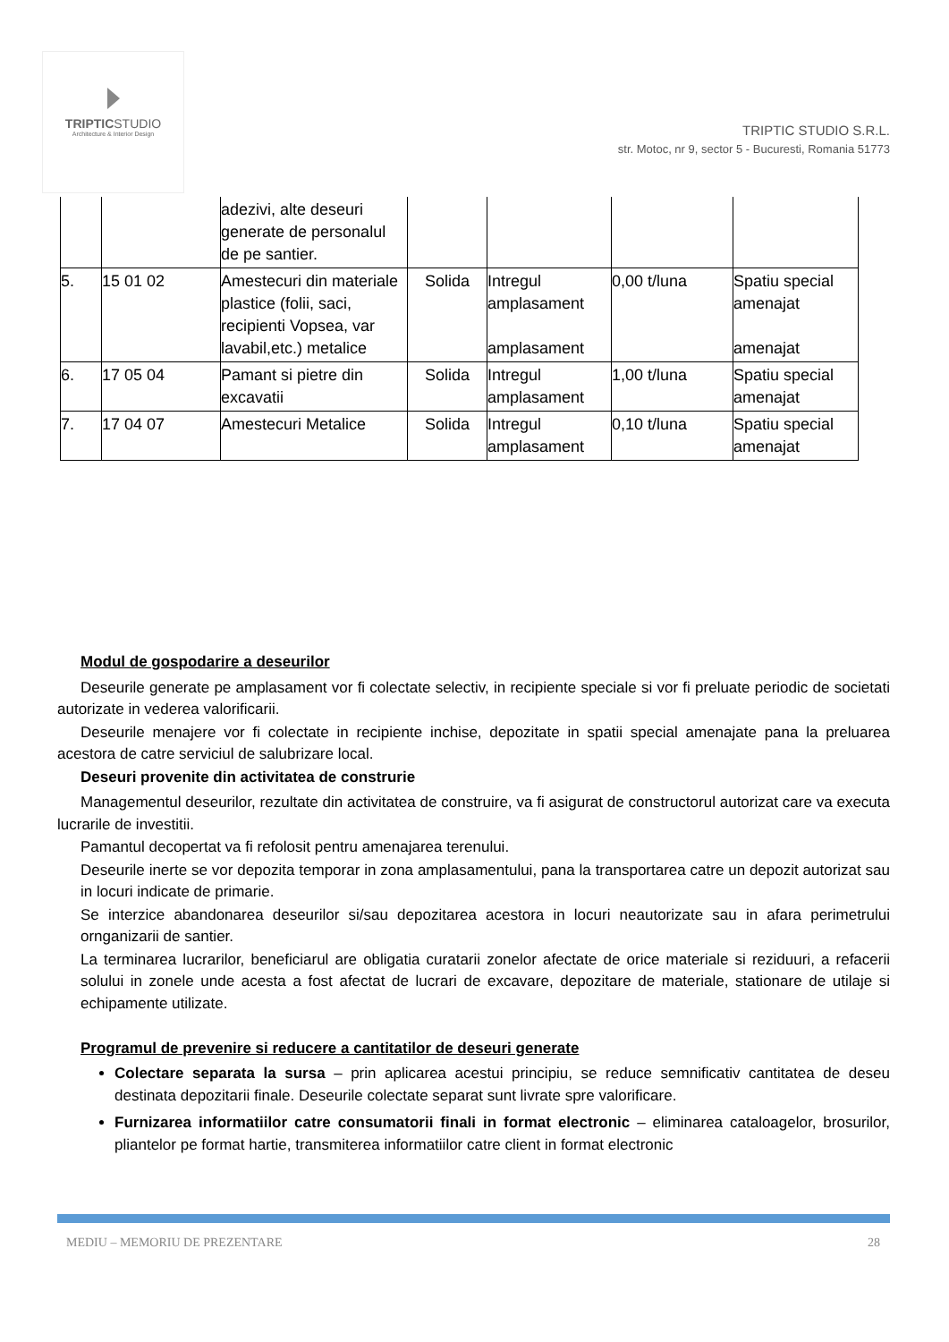TRIPTICSTUDIO
Architecture & Interior Design
TRIPTIC STUDIO S.R.L.
str. Motoc, nr 9, sector 5 - Bucuresti, Romania 51773
| | | adezivi, alte deseuri generate de personalul de pe santier. | | | | |
| 5. | 15 01 02 | Amestecuri din materiale plastice (folii, saci, recipienti Vopsea, var lavabil,etc.) metalice | Solida | Intregul amplasament amplasament | 0,00 t/luna | Spatiu special amenajat amenajat |
| 6. | 17 05 04 | Pamant si pietre din excavatii | Solida | Intregul amplasament | 1,00 t/luna | Spatiu special amenajat |
| 7. | 17 04 07 | Amestecuri Metalice | Solida | Intregul amplasament | 0,10 t/luna | Spatiu special amenajat |
Modul de gospodarire a deseurilor
Deseurile generate pe amplasament vor fi colectate selectiv, in recipiente speciale si vor fi preluate periodic de societati autorizate in vederea valorificarii.
Deseurile menajere vor fi colectate in recipiente inchise, depozitate in spatii special amenajate pana la preluarea acestora de catre serviciul de salubrizare local.
Deseuri provenite din activitatea de construrie
Managementul deseurilor, rezultate din activitatea de construire, va fi asigurat de constructorul autorizat care va executa lucrarile de investitii.
Pamantul decopertat va fi refolosit pentru amenajarea terenului.
Deseurile inerte se vor depozita temporar in zona amplasamentului, pana la transportarea catre un depozit autorizat sau in locuri indicate de primarie.
Se interzice abandonarea deseurilor si/sau depozitarea acestora in locuri neautorizate sau in afara perimetrului ornganizarii de santier.
La terminarea lucrarilor, beneficiarul are obligatia curatarii zonelor afectate de orice materiale si reziduuri, a refacerii solului in zonele unde acesta a fost afectat de lucrari de excavare, depozitare de materiale, stationare de utilaje si echipamente utilizate.
Programul de prevenire si reducere a cantitatilor de deseuri generate
Colectare separata la sursa – prin aplicarea acestui principiu, se reduce semnificativ cantitatea de deseu destinata depozitarii finale. Deseurile colectate separat sunt livrate spre valorificare.
Furnizarea informatiilor catre consumatorii finali in format electronic – eliminarea cataloagelor, brosurilor, pliantelor pe format hartie, transmiterea informatiilor catre client in format electronic
MEDIU – MEMORIU DE PREZENTARE 28